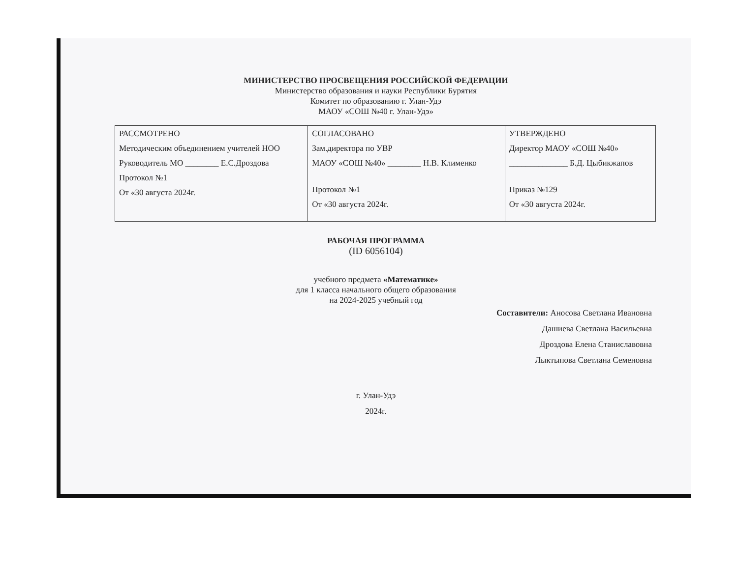МИНИСТЕРСТВО ПРОСВЕЩЕНИЯ РОССИЙСКОЙ ФЕДЕРАЦИИ
Министерство образования и науки Республики Бурятия
Комитет по образованию г. Улан-Удэ
МАОУ «СОШ №40 г. Улан-Удэ»
| РАССМОТРЕНО Методическим объединением учителей НОО Руководитель МО ________ Е.С.Дроздова Протокол №1 От «30 августа 2024г. | СОГЛАСОВАНО Зам.директора по УВР МАОУ «СОШ №40» ________ Н.В. Клименко Протокол №1 От «30 августа 2024г. | УТВЕРЖДЕНО Директор МАОУ «СОШ №40» ______________ Б.Д. Цыбикжапов Приказ №129 От «30 августа 2024г. |
РАБОЧАЯ ПРОГРАММА
(ID 6056104)
учебного предмета «Математике»
для 1 класса начального общего образования
на 2024-2025 учебный год
Составители: Аносова Светлана Ивановна
Дашиева Светлана Васильевна
Дроздова Елена Станиславовна
Лыктыпова Светлана Семеновна
г. Улан-Удэ
2024г.